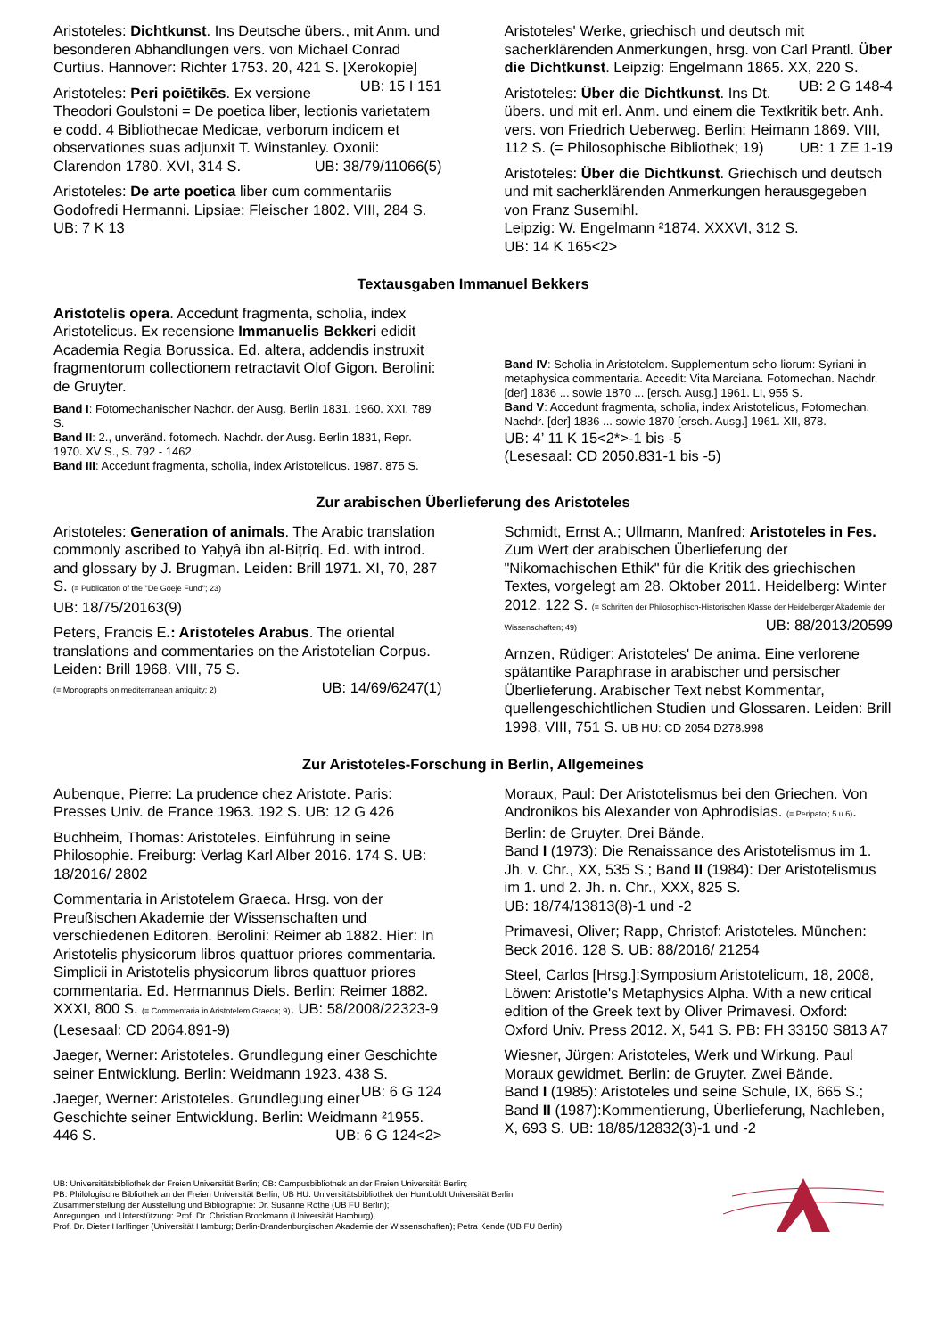Aristoteles: Dichtkunst. Ins Deutsche übers., mit Anm. und besonderen Abhandlungen vers. von Michael Conrad Curtius. Hannover: Richter 1753. 20, 421 S. [Xerokopie] UB: 15 I 151
Aristoteles: Peri poiētikēs. Ex versione Theodori Goulstoni = De poetica liber, lectionis varietatem e codd. 4 Bibliothecae Medicae, verborum indicem et observationes suas adjunxit T. Winstanley. Oxonii: Clarendon 1780. XVI, 314 S. UB: 38/79/11066(5)
Aristoteles: De arte poetica liber cum commentariis Godofredi Hermanni. Lipsiae: Fleischer 1802. VIII, 284 S. UB: 7 K 13
Aristoteles' Werke, griechisch und deutsch mit sacherklärenden Anmerkungen, hrsg. von Carl Prantl. Über die Dichtkunst. Leipzig: Engelmann 1865. XX, 220 S. UB: 2 G 148-4
Aristoteles: Über die Dichtkunst. Ins Dt. übers. und mit erl. Anm. und einem die Textkritik betr. Anh. vers. von Friedrich Ueberweg. Berlin: Heimann 1869. VIII, 112 S. (= Philosophische Bibliothek; 19) UB: 1 ZE 1-19
Aristoteles: Über die Dichtkunst. Griechisch und deutsch und mit sacherklärenden Anmerkungen herausgegeben von Franz Susemihl.
Leipzig: W. Engelmann ²1874. XXXVI, 312 S.
UB: 14 K 165<2>
Textausgaben Immanuel Bekkers
Aristotelis opera. Accedunt fragmenta, scholia, index Aristotelicus. Ex recensione Immanuelis Bekkeri edidit Academia Regia Borussica. Ed. altera, addendis instruxit fragmentorum collectionem retractavit Olof Gigon. Berolini: de Gruyter.
Band I: Fotomechanischer Nachdr. der Ausg. Berlin 1831. 1960. XXI, 789 S.
Band II: 2., unveränd. fotomech. Nachdr. der Ausg. Berlin 1831, Repr. 1970. XV S., S. 792 - 1462.
Band III: Accedunt fragmenta, scholia, index Aristotelicus. 1987. 875 S.
Band IV: Scholia in Aristotelem. Supplementum scho-liorum: Syriani in metaphysica commentaria. Accedit: Vita Marciana. Fotomechan. Nachdr. [der] 1836 ... sowie 1870 ... [ersch. Ausg.] 1961. LI, 955 S.
Band V: Accedunt fragmenta, scholia, index Aristotelicus, Fotomechan. Nachdr. [der] 1836 ... sowie 1870 [ersch. Ausg.] 1961. XII, 878.
UB: 4’ 11 K 15<2*>-1 bis -5
(Lesesaal: CD 2050.831-1 bis -5)
Zur arabischen Überlieferung des Aristoteles
Aristoteles: Generation of animals. The Arabic translation commonly ascribed to Yaḥyâ ibn al-Biṭrîq. Ed. with introd. and glossary by J. Brugman. Leiden: Brill 1971. XI, 70, 287 S. (= Publication of the "De Goeje Fund"; 23)
UB: 18/75/20163(9)
Peters, Francis E.: Aristoteles Arabus. The oriental translations and commentaries on the Aristotelian Corpus. Leiden: Brill 1968. VIII, 75 S.
(= Monographs on mediterranean antiquity; 2) UB: 14/69/6247(1)
Schmidt, Ernst A.; Ullmann, Manfred: Aristoteles in Fes. Zum Wert der arabischen Überlieferung der "Nikomachischen Ethik" für die Kritik des griechischen Textes, vorgelegt am 28. Oktober 2011. Heidelberg: Winter 2012. 122 S. (= Schriften der Philosophisch-Historischen Klasse der Heidelberger Akademie der Wissenschaften; 49) UB: 88/2013/20599
Arnzen, Rüdiger: Aristoteles' De anima. Eine verlorene spätantike Paraphrase in arabischer und persischer Überlieferung. Arabischer Text nebst Kommentar, quellengeschichtlichen Studien und Glossaren. Leiden: Brill 1998. VIII, 751 S. UB HU: CD 2054 D278.998
Zur Aristoteles-Forschung in Berlin, Allgemeines
Aubenque, Pierre: La prudence chez Aristote. Paris: Presses Univ. de France 1963. 192 S. UB: 12 G 426
Buchheim, Thomas: Aristoteles. Einführung in seine Philosophie. Freiburg: Verlag Karl Alber 2016. 174 S. UB: 18/2016/ 2802
Commentaria in Aristotelem Graeca. Hrsg. von der Preußischen Akademie der Wissenschaften und verschiedenen Editoren. Berolini: Reimer ab 1882. Hier: In Aristotelis physicorum libros quattuor priores commentaria. Simplicii in Aristotelis physicorum libros quattuor priores commentaria. Ed. Hermannus Diels. Berlin: Reimer 1882. XXXI, 800 S. (= Commentaria in Aristotelem Graeca; 9). UB: 58/2008/22323-9 (Lesesaal: CD 2064.891-9)
Jaeger, Werner: Aristoteles. Grundlegung einer Geschichte seiner Entwicklung. Berlin: Weidmann 1923. 438 S. UB: 6 G 124
Jaeger, Werner: Aristoteles. Grundlegung einer Geschichte seiner Entwicklung. Berlin: Weidmann ²1955. 446 S. UB: 6 G 124<2>
Moraux, Paul: Der Aristotelismus bei den Griechen. Von Andronikos bis Alexander von Aphrodisias. (= Peripatoi; 5 u.6). Berlin: de Gruyter. Drei Bände.
Band I (1973): Die Renaissance des Aristotelismus im 1. Jh. v. Chr., XX, 535 S.; Band II (1984): Der Aristotelismus im 1. und 2. Jh. n. Chr., XXX, 825 S.
UB: 18/74/13813(8)-1 und -2
Primavesi, Oliver; Rapp, Christof: Aristoteles. München: Beck 2016. 128 S. UB: 88/2016/ 21254
Steel, Carlos [Hrsg.]:Symposium Aristotelicum, 18, 2008, Löwen: Aristotle's Metaphysics Alpha. With a new critical edition of the Greek text by Oliver Primavesi. Oxford: Oxford Univ. Press 2012. X, 541 S. PB: FH 33150 S813 A7
Wiesner, Jürgen: Aristoteles, Werk und Wirkung. Paul Moraux gewidmet. Berlin: de Gruyter. Zwei Bände.
Band I (1985): Aristoteles und seine Schule, IX, 665 S.; Band II (1987):Kommentierung, Überlieferung, Nachleben, X, 693 S. UB: 18/85/12832(3)-1 und -2
UB: Universitätsbibliothek der Freien Universität Berlin; CB: Campusbibliothek an der Freien Universität Berlin;
PB: Philologische Bibliothek an der Freien Universität Berlin; UB HU: Universitätsbibliothek der Humboldt Universität Berlin
Zusammenstellung der Ausstellung und Bibliographie: Dr. Susanne Rothe (UB FU Berlin);
Anregungen und Unterstützung: Prof. Dr. Christian Brockmann (Universität Hamburg),
Prof. Dr. Dieter Harlfinger (Universität Hamburg; Berlin-Brandenburgischen Akademie der Wissenschaften); Petra Kende (UB FU Berlin)